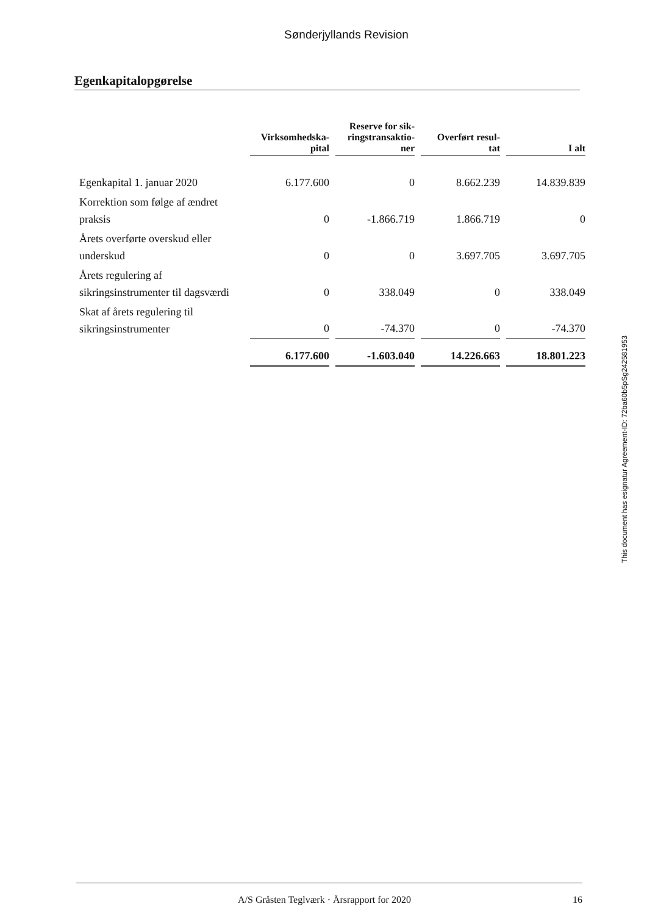Sønderjyllands Revision
Egenkapitalopgørelse
| | Virksomhedska- pital | Reserve for sik- ringstransaktio- ner | Overført resul- tat | I alt |
| --- | --- | --- | --- | --- |
| Egenkapital 1. januar 2020 | 6.177.600 | 0 | 8.662.239 | 14.839.839 |
| Korrektion som følge af ændret praksis | 0 | -1.866.719 | 1.866.719 | 0 |
| Årets overførte overskud eller underskud | 0 | 0 | 3.697.705 | 3.697.705 |
| Årets regulering af sikringsinstrumenter til dagsværdi | 0 | 338.049 | 0 | 338.049 |
| Skat af årets regulering til sikringsinstrumenter | 0 | -74.370 | 0 | -74.370 |
| | 6.177.600 | -1.603.040 | 14.226.663 | 18.801.223 |
This document has esignatur Agreement-ID: 72ba60b5pSg242581953
A/S Gråsten Teglværk · Årsrapport for 2020 16